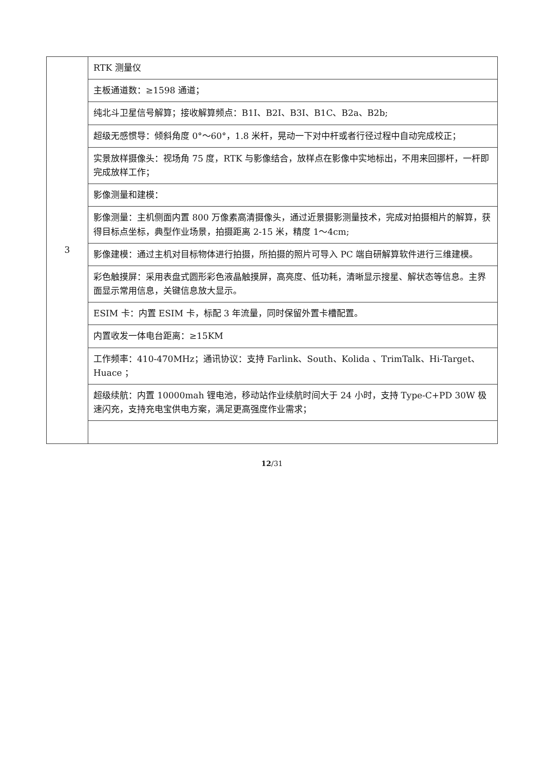| 3 | RTK 测量仪 |
| | 主板通道数：≥1598 通道； |
| | 纯北斗卫星信号解算；接收解算频点：B1I、B2I、B3I、B1C、B2a、B2b; |
| | 超级无感惯导：倾斜角度 0°～60°，1.8 米杆，晃动一下对中杆或者行径过程中自动完成校正； |
| | 实景放样摄像头：视场角 75 度，RTK 与影像结合，放样点在影像中实地标出，不用来回挪杆，一杆即完成放样工作； |
| | 影像测量和建模： |
| | 影像测量：主机侧面内置 800 万像素高清摄像头，通过近景摄影测量技术，完成对拍摄相片的解算，获得目标点坐标，典型作业场景，拍摄距离 2-15 米，精度 1～4cm; |
| | 影像建模：通过主机对目标物体进行拍摄，所拍摄的照片可导入 PC 端自研解算软件进行三维建模。 |
| | 彩色触摸屏：采用表盘式圆形彩色液晶触摸屏，高亮度、低功耗，清晰显示搜星、解状态等信息。主界面显示常用信息，关键信息放大显示。 |
| | ESIM 卡：内置 ESIM 卡，标配 3 年流量，同时保留外置卡槽配置。 |
| | 内置收发一体电台距离：≥15KM |
| | 工作频率：410-470MHz；通讯协议：支持 Farlink、South、Kolida 、TrimTalk、Hi-Target、Huace ； |
| | 超级续航：内置 10000mah 锂电池，移动站作业续航时间大于 24 小时，支持 Type-C+PD 30W 极速闪充，支持充电宝供电方案，满足更高强度作业需求； |
12/31